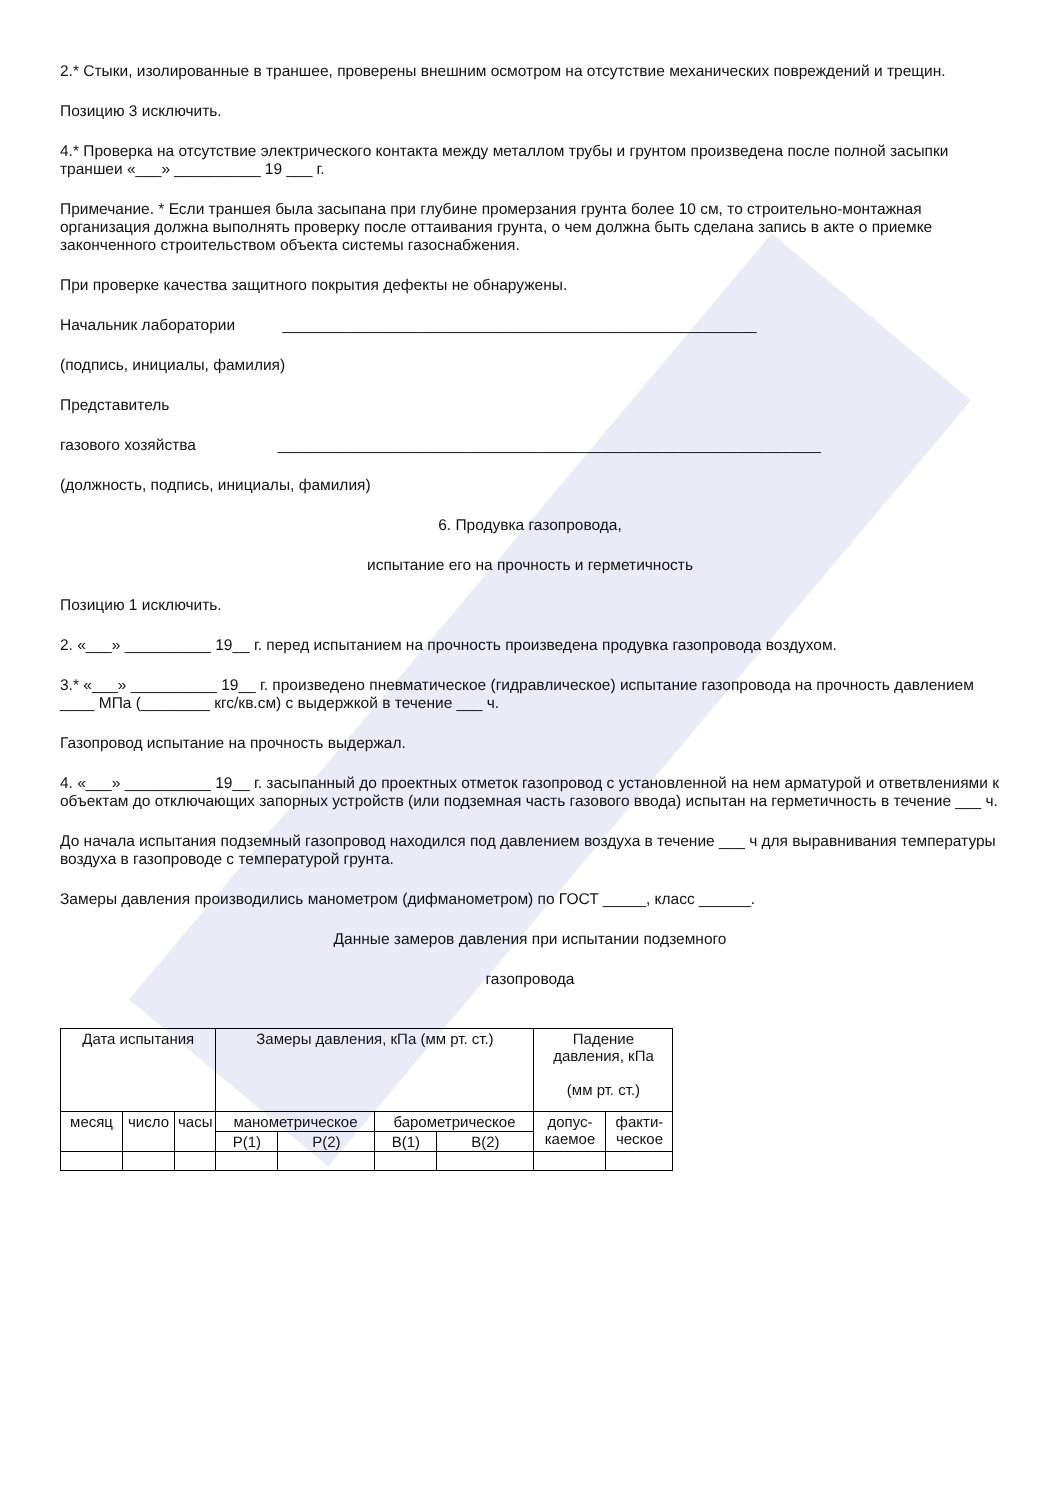2.* Стыки, изолированные в траншее, проверены внешним осмотром на отсутствие механических повреждений и трещин.
Позицию 3 исключить.
4.* Проверка на отсутствие электрического контакта между металлом трубы и грунтом произведена после полной засыпки траншеи «___» __________ 19 ___ г.
Примечание. * Если траншея была засыпана при глубине промерзания грунта более 10 см, то строительно-монтажная организация должна выполнять проверку после оттаивания грунта, о чем должна быть сделана запись в акте о приемке законченного строительством объекта системы газоснабжения.
При проверке качества защитного покрытия дефекты не обнаружены.
Начальник лаборатории _______________________________________________________
(подпись, инициалы, фамилия)
Представитель
газового хозяйства _______________________________________________________________
(должность, подпись, инициалы, фамилия)
6. Продувка газопровода,
испытание его на прочность и герметичность
Позицию 1 исключить.
2. «___» __________ 19__ г. перед испытанием на прочность произведена продувка газопровода воздухом.
3.* «___» __________ 19__ г. произведено пневматическое (гидравлическое) испытание газопровода на прочность давлением ____ МПа (________ кгс/кв.см) с выдержкой в течение ___ ч.
Газопровод испытание на прочность выдержал.
4. «___» __________ 19__ г. засыпанный до проектных отметок газопровод с установленной на нем арматурой и ответвлениями к объектам до отключающих запорных устройств (или подземная часть газового ввода) испытан на герметичность в течение ___ ч.
До начала испытания подземный газопровод находился под давлением воздуха в течение ___ ч для выравнивания температуры воздуха в газопроводе с температурой грунта.
Замеры давления производились манометром (дифманометром) по ГОСТ _____, класс ______.
Данные замеров давления при испытании подземного
газопровода
| Дата испытания | | | Замеры давления, кПа (мм рт. ст.) | | | | Падение давления, кПа (мм рт. ст.) | |
| месяц | число | часы | манометрическое | | барометрическое | | допус- каемое | факти- ческое |
| | | | P(1) | P(2) | B(1) | B(2) | | |